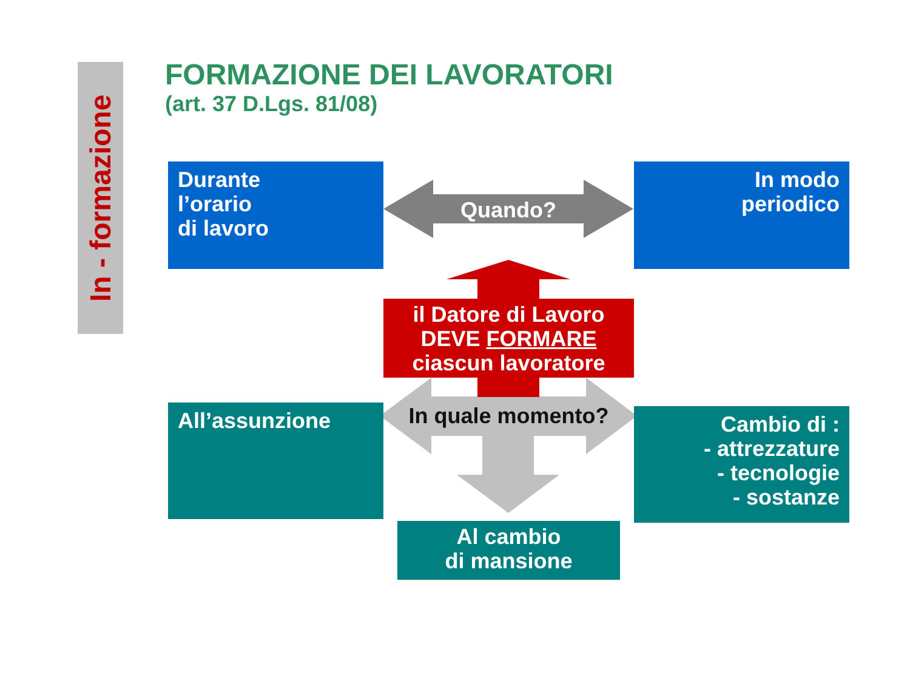In - formazione
FORMAZIONE DEI LAVORATORI
(art. 37 D.Lgs. 81/08)
Durante
l’orario
di lavoro
In modo
periodico
Quando?
il Datore di Lavoro
DEVE FORMARE
ciascun lavoratore
In quale momento?
All’assunzione
Cambio di :
- attrezzature
- tecnologie
- sostanze
Al cambio
di mansione